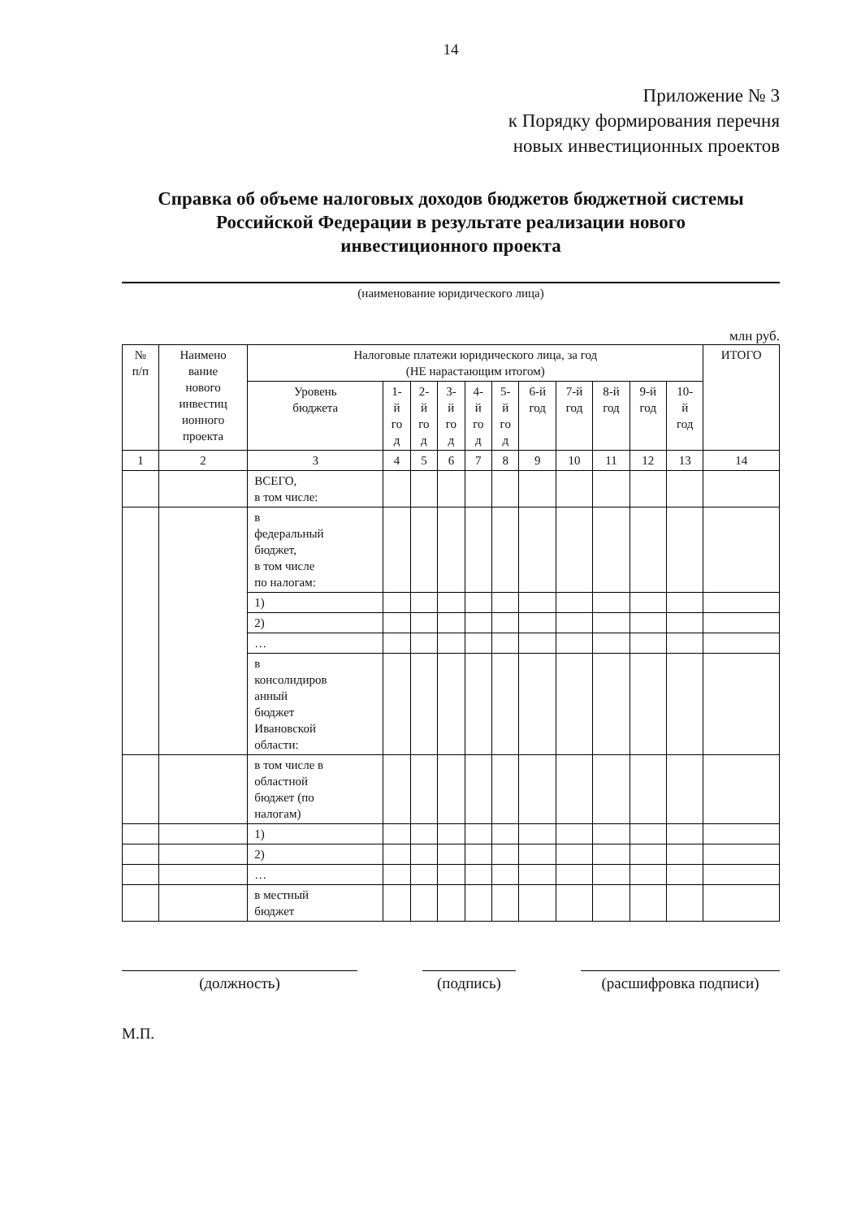14
Приложение № 3
к Порядку формирования перечня
новых инвестиционных проектов
Справка об объеме налоговых доходов бюджетов бюджетной системы
Российской Федерации в результате реализации нового
инвестиционного проекта
(наименование юридического лица)
млн руб.
| № п/п | Наимено вание нового инвестиц ионного проекта | Налоговые платежи юридического лица, за год (НЕ нарастающим итогом) | | | | | | | | | | | ИТОГО |
| --- | --- | --- | --- | --- | --- | --- | --- | --- | --- | --- | --- | --- | --- |
| | | Уровень бюджета | 1- й го д | 2- й го д | 3- й го д | 4- й го д | 5- й го д | 6-й год | 7-й год | 8-й год | 9-й год | 10- й год | |
| 1 | 2 | 3 | 4 | 5 | 6 | 7 | 8 | 9 | 10 | 11 | 12 | 13 | 14 |
| | | ВСЕГО, в том числе: | | | | | | | | | | | |
| | | в федеральный бюджет, в том числе по налогам: | | | | | | | | | | | |
| | | 1) | | | | | | | | | | | |
| | | 2) | | | | | | | | | | | |
| | | … | | | | | | | | | | | |
| | | в консолидиров анный бюджет Ивановской области: | | | | | | | | | | | |
| | | в том числе в областной бюджет (по налогам) | | | | | | | | | | | |
| | | 1) | | | | | | | | | | | |
| | | 2) | | | | | | | | | | | |
| | | … | | | | | | | | | | | |
| | | в местный бюджет | | | | | | | | | | | |
(должность) (подпись) (расшифровка подписи)
М.П.